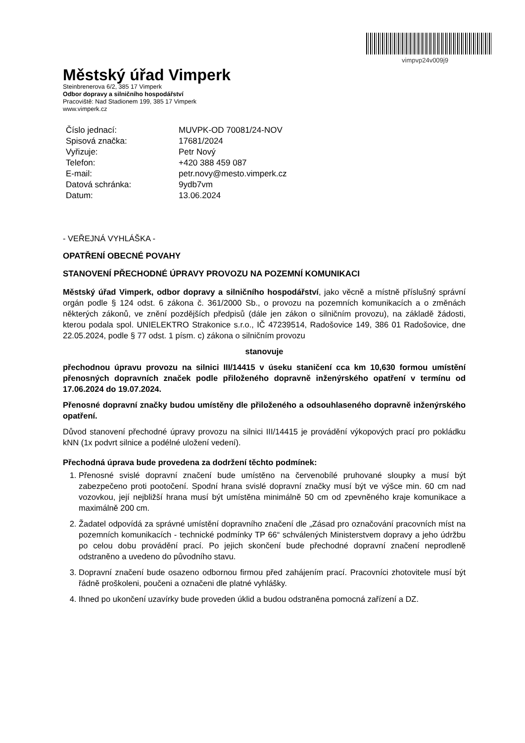vimpvp24v009j9
Městský úřad Vimperk
Steinbrenerova 6/2, 385 17 Vimperk
Odbor dopravy a silničního hospodářství
Pracoviště: Nad Stadionem 199, 385 17 Vimperk
www.vimperk.cz
| Číslo jednací: | MUVPK-OD 70081/24-NOV |
| Spisová značka: | 17681/2024 |
| Vyřizuje: | Petr Nový |
| Telefon: | +420 388 459 087 |
| E-mail: | petr.novy@mesto.vimperk.cz |
| Datová schránka: | 9ydb7vm |
| Datum: | 13.06.2024 |
- VEŘEJNÁ VYHLÁŠKA -
OPATŘENÍ OBECNÉ POVAHY
STANOVENÍ PŘECHODNÉ ÚPRAVY PROVOZU NA POZEMNÍ KOMUNIKACI
Městský úřad Vimperk, odbor dopravy a silničního hospodářství, jako věcně a místně příslušný správní orgán podle § 124 odst. 6 zákona č. 361/2000 Sb., o provozu na pozemních komunikacích a o změnách některých zákonů, ve znění pozdějších předpisů (dále jen zákon o silničním provozu), na základě žádosti, kterou podala spol. UNIELEKTRO Strakonice s.r.o., IČ 47239514, Radošovice 149, 386 01 Radošovice, dne 22.05.2024, podle § 77 odst. 1 písm. c) zákona o silničním provozu
stanovuje
přechodnou úpravu provozu na silnici III/14415 v úseku staničení cca km 10,630 formou umístění přenosných dopravních značek podle přiloženého dopravně inženýrského opatření v termínu od 17.06.2024 do 19.07.2024.
Přenosné dopravní značky budou umístěny dle přiloženého a odsouhlaseného dopravně inženýrského opatření.
Důvod stanovení přechodné úpravy provozu na silnici III/14415 je provádění výkopových prací pro pokládku kNN (1x podvrt silnice a podélné uložení vedení).
Přechodná úprava bude provedena za dodržení těchto podmínek:
1. Přenosné svislé dopravní značení bude umístěno na červenobílé pruhované sloupky a musí být zabezpečeno proti pootočení. Spodní hrana svislé dopravní značky musí být ve výšce min. 60 cm nad vozovkou, její nejbližší hrana musí být umístěna minimálně 50 cm od zpevněného kraje komunikace a maximálně 200 cm.
2. Žadatel odpovídá za správné umístění dopravního značení dle „Zásad pro označování pracovních míst na pozemních komunikacích - technické podmínky TP 66“ schválených Ministerstvem dopravy a jeho údržbu po celou dobu provádění prací. Po jejich skončení bude přechodné dopravní značení neprodleně odstraněno a uvedeno do původního stavu.
3. Dopravní značení bude osazeno odbornou firmou před zahájením prací. Pracovníci zhotovitele musí být řádně proškoleni, poučeni a označeni dle platné vyhlášky.
4. Ihned po ukončení uzavírky bude proveden úklid a budou odstraněna pomocná zařízení a DZ.